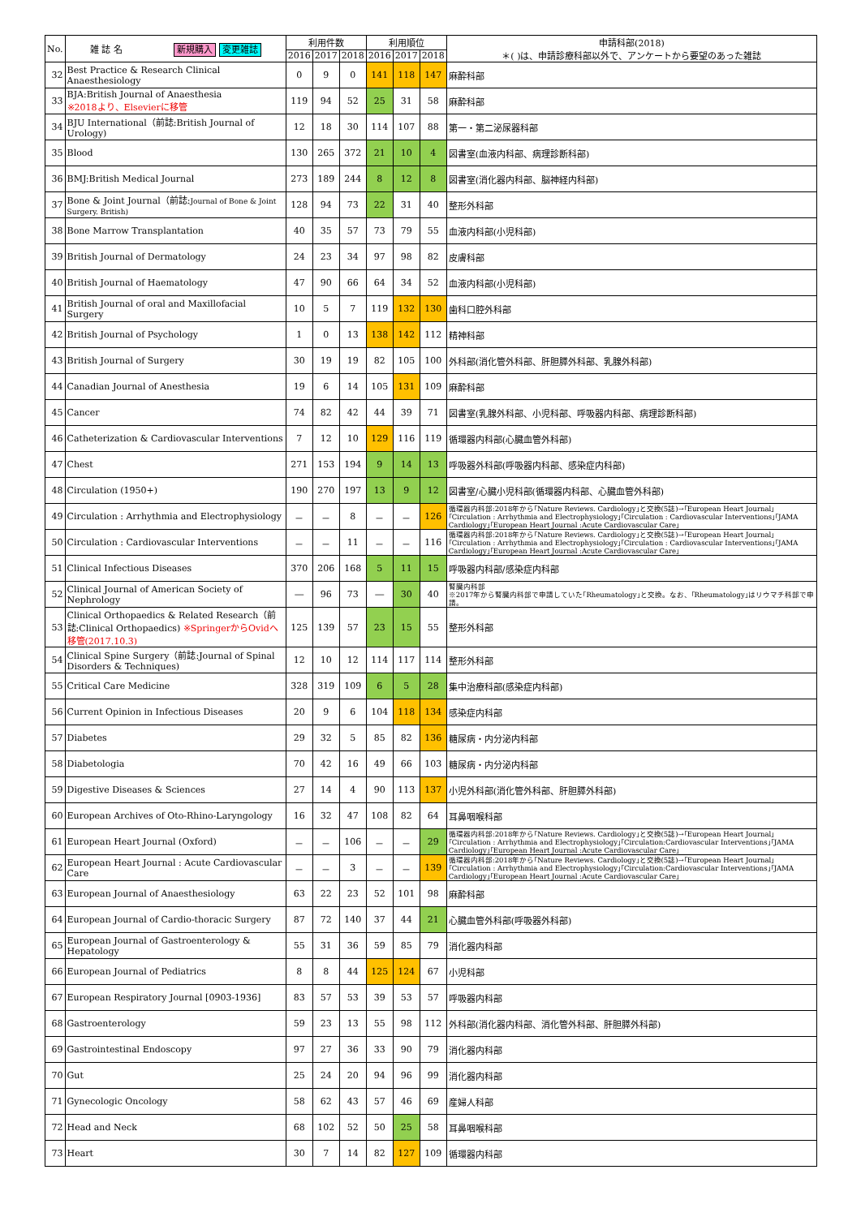| No. | 雑 誌 名 新規購入 変更雑誌 | 利用件数 | | | 利用順位 | | | 申請科部(2018) ＊( )は、申請診療科部以外で、アンケートから要望のあった雑誌 |
| --- | --- | --- | --- | --- | --- | --- | --- | --- |
| | | 2016 | 2017 | 2018 | 2016 | 2017 | 2018 | |
| 32 | Best Practice & Research Clinical Anaesthesiology | 0 | 9 | 0 | 141 | 118 | 147 | 麻酔科部 |
| 33 | BJA:British Journal of Anaesthesia ※2018より、Elsevierに移管 | 119 | 94 | 52 | 25 | 31 | 58 | 麻酔科部 |
| 34 | BJU International（前誌:British Journal of Urology) | 12 | 18 | 30 | 114 | 107 | 88 | 第一・第二泌尿器科部 |
| 35 | Blood | 130 | 265 | 372 | 21 | 10 | 4 | 図書室(血液内科部、病理診断科部) |
| 36 | BMJ:British Medical Journal | 273 | 189 | 244 | 8 | 12 | 8 | 図書室(消化器内科部、脳神経内科部) |
| 37 | Bone & Joint Journal（前誌: Journal of Bone & Joint Surgery. British) | 128 | 94 | 73 | 22 | 31 | 40 | 整形外科部 |
| 38 | Bone Marrow Transplantation | 40 | 35 | 57 | 73 | 79 | 55 | 血液内科部(小児科部) |
| 39 | British Journal of Dermatology | 24 | 23 | 34 | 97 | 98 | 82 | 皮膚科部 |
| 40 | British Journal of Haematology | 47 | 90 | 66 | 64 | 34 | 52 | 血液内科部(小児科部) |
| 41 | British Journal of oral and Maxillofacial Surgery | 10 | 5 | 7 | 119 | 132 | 130 | 歯科口腔外科部 |
| 42 | British Journal of Psychology | 1 | 0 | 13 | 138 | 142 | 112 | 精神科部 |
| 43 | British Journal of Surgery | 30 | 19 | 19 | 82 | 105 | 100 | 外科部(消化管外科部、肝胆膵外科部、乳腺外科部) |
| 44 | Canadian Journal of Anesthesia | 19 | 6 | 14 | 105 | 131 | 109 | 麻酔科部 |
| 45 | Cancer | 74 | 82 | 42 | 44 | 39 | 71 | 図書室(乳腺外科部、小児科部、呼吸器内科部、病理診断科部) |
| 46 | Catheterization & Cardiovascular Interventions | 7 | 12 | 10 | 129 | 116 | 119 | 循環器内科部(心臓血管外科部) |
| 47 | Chest | 271 | 153 | 194 | 9 | 14 | 13 | 呼吸器外科部(呼吸器内科部、感染症内科部) |
| 48 | Circulation (1950+) | 190 | 270 | 197 | 13 | 9 | 12 | 図書室/心臓小児科部(循環器内科部、心臓血管外科部) |
| 49 | Circulation : Arrhythmia and Electrophysiology | － | － | 8 | － | － | 126 | 循環器内科部:2018年から｢Nature Reviews. Cardiology｣と交換(5誌)→｢European Heart Journal｣｢Circulation : Arrhythmia and Electrophysiology｣｢Circulation : Cardiovascular Interventions｣｢JAMA Cardiology｣｢European Heart Journal :Acute Cardiovascular Care｣ |
| 50 | Circulation : Cardiovascular Interventions | － | － | 11 | － | － | 116 | 循環器内科部:2018年から｢Nature Reviews. Cardiology｣と交換(5誌)→｢European Heart Journal｣｢Circulation : Arrhythmia and Electrophysiology｣｢Circulation : Cardiovascular Interventions｣｢JAMA Cardiology｣｢European Heart Journal :Acute Cardiovascular Care｣ |
| 51 | Clinical Infectious Diseases | 370 | 206 | 168 | 5 | 11 | 15 | 呼吸器内科部/感染症内科部 |
| 52 | Clinical Journal of American Society of Nephrology | ― | 96 | 73 | ― | 30 | 40 | 腎臓内科部 ※2017年から腎臓内科部で申請していた｢Rheumatology｣と交換。なお、｢Rheumatology｣はリウマチ科部で申請。 |
| 53 | Clinical Orthopaedics & Related Research（前誌:Clinical Orthopaedics) ※SpringerからOvidへ移管(2017.10.3) | 125 | 139 | 57 | 23 | 15 | 55 | 整形外科部 |
| 54 | Clinical Spine Surgery（前誌:Journal of Spinal Disorders & Techniques) | 12 | 10 | 12 | 114 | 117 | 114 | 整形外科部 |
| 55 | Critical Care Medicine | 328 | 319 | 109 | 6 | 5 | 28 | 集中治療科部(感染症内科部) |
| 56 | Current Opinion in Infectious Diseases | 20 | 9 | 6 | 104 | 118 | 134 | 感染症内科部 |
| 57 | Diabetes | 29 | 32 | 5 | 85 | 82 | 136 | 糖尿病・内分泌内科部 |
| 58 | Diabetologia | 70 | 42 | 16 | 49 | 66 | 103 | 糖尿病・内分泌内科部 |
| 59 | Digestive Diseases & Sciences | 27 | 14 | 4 | 90 | 113 | 137 | 小児外科部(消化管外科部、肝胆膵外科部) |
| 60 | European Archives of Oto-Rhino-Laryngology | 16 | 32 | 47 | 108 | 82 | 64 | 耳鼻咽喉科部 |
| 61 | European Heart Journal (Oxford) | － | － | 106 | － | － | 29 | 循環器内科部:2018年から｢Nature Reviews. Cardiology｣と交換(5誌)→｢European Heart Journal｣｢Circulation : Arrhythmia and Electrophysiology｣｢Circulation:Cardiovascular Interventions｣｢JAMA Cardiology｣｢European Heart Journal :Acute Cardiovascular Care｣ |
| 62 | European Heart Journal : Acute Cardiovascular Care | － | － | 3 | － | － | 139 | 循環器内科部:2018年から｢Nature Reviews. Cardiology｣と交換(5誌)→｢European Heart Journal｣｢Circulation : Arrhythmia and Electrophysiology｣｢Circulation:Cardiovascular Interventions｣｢JAMA Cardiology｣｢European Heart Journal :Acute Cardiovascular Care｣ |
| 63 | European Journal of Anaesthesiology | 63 | 22 | 23 | 52 | 101 | 98 | 麻酔科部 |
| 64 | European Journal of Cardio-thoracic Surgery | 87 | 72 | 140 | 37 | 44 | 21 | 心臓血管外科部(呼吸器外科部) |
| 65 | European Journal of Gastroenterology & Hepatology | 55 | 31 | 36 | 59 | 85 | 79 | 消化器内科部 |
| 66 | European Journal of Pediatrics | 8 | 8 | 44 | 125 | 124 | 67 | 小児科部 |
| 67 | European Respiratory Journal [0903-1936] | 83 | 57 | 53 | 39 | 53 | 57 | 呼吸器内科部 |
| 68 | Gastroenterology | 59 | 23 | 13 | 55 | 98 | 112 | 外科部(消化器内科部、消化管外科部、肝胆膵外科部) |
| 69 | Gastrointestinal Endoscopy | 97 | 27 | 36 | 33 | 90 | 79 | 消化器内科部 |
| 70 | Gut | 25 | 24 | 20 | 94 | 96 | 99 | 消化器内科部 |
| 71 | Gynecologic Oncology | 58 | 62 | 43 | 57 | 46 | 69 | 産婦人科部 |
| 72 | Head and Neck | 68 | 102 | 52 | 50 | 25 | 58 | 耳鼻咽喉科部 |
| 73 | Heart | 30 | 7 | 14 | 82 | 127 | 109 | 循環器内科部 |